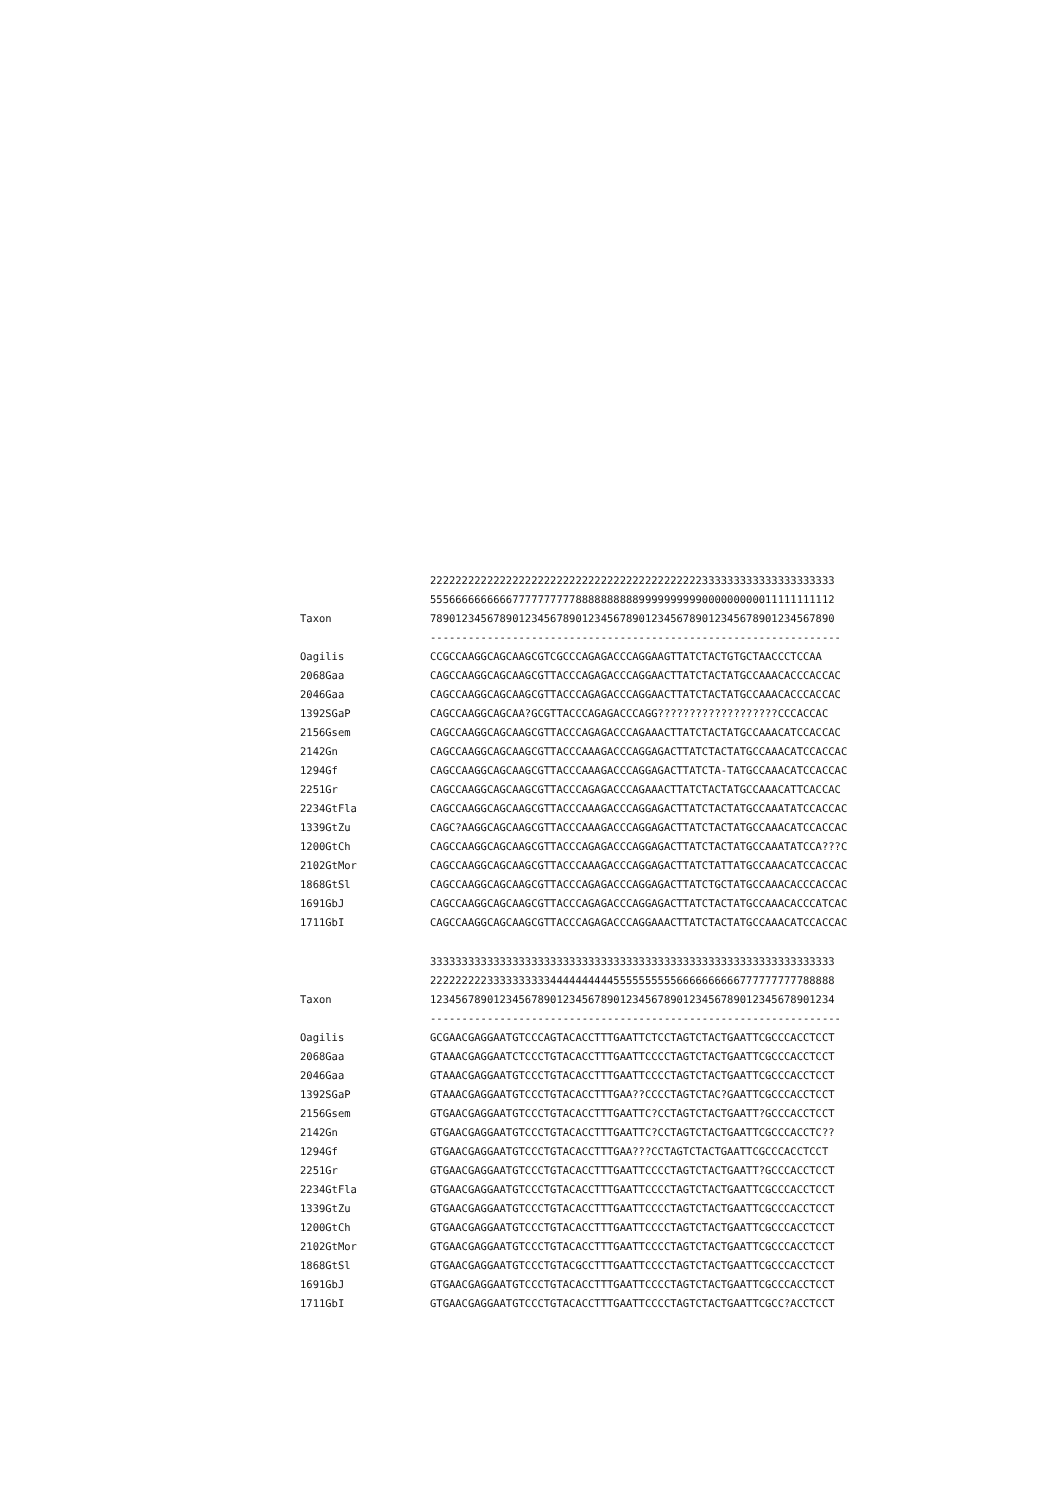| | 2222222222222222222222222222222222222222222333333333333333333333 |
| --- | --- |
| | 5556666666666777777777788888888889999999999000000000011111111112 |
| Taxon | 7890123456789012345678901234567890123456789012345678901234567890 |
| | ----------------------------------------------------------------- |
| Oagilis | CCGCCAAGGCAGCAAGCGTCGCCCAGAGACCCAGGAAGTTATCTACTGTGCTAACCCTCCAA |
| 2068Gaa | CAGCCAAGGCAGCAAGCGTTACCCAGAGACCCAGGAACTTATCTACTATGCCAAACACCCACCAC |
| 2046Gaa | CAGCCAAGGCAGCAAGCGTTACCCAGAGACCCAGGAACTTATCTACTATGCCAAACACCCACCAC |
| 1392SGaP | CAGCCAAGGCAGCAA?GCGTTACCCAGAGACCCAGG???????????????????CCCACCAC |
| 2156Gsem | CAGCCAAGGCAGCAAGCGTTACCCAGAGACCCAGAAACTTATCTACTATGCCAAACATCCACCAC |
| 2142Gn | CAGCCAAGGCAGCAAGCGTTACCCAAAGACCCAGGAGACTTATCTACTATGCCAAACATCCACCAC |
| 1294Gf | CAGCCAAGGCAGCAAGCGTTACCCAAAGACCCAGGAGACTTATCTA-TATGCCAAACATCCACCAC |
| 2251Gr | CAGCCAAGGCAGCAAGCGTTACCCAGAGACCCAGAAACTTATCTACTATGCCAAACATTCACCAC |
| 2234GtFla | CAGCCAAGGCAGCAAGCGTTACCCAAAGACCCAGGAGACTTATCTACTATGCCAAATATCCACCAC |
| 1339GtZu | CAGC?AAGGCAGCAAGCGTTACCCAAAGACCCAGGAGACTTATCTACTATGCCAAACATCCACCAC |
| 1200GtCh | CAGCCAAGGCAGCAAGCGTTACCCAGAGACCCAGGAGACTTATCTACTATGCCAAATATCCA???C |
| 2102GtMor | CAGCCAAGGCAGCAAGCGTTACCCAAAGACCCAGGAGACTTATCTATTATGCCAAACATCCACCAC |
| 1868GtSl | CAGCCAAGGCAGCAAGCGTTACCCAGAGACCCAGGAGACTTATCTGCTATGCCAAACACCCACCAC |
| 1691GbJ | CAGCCAAGGCAGCAAGCGTTACCCAGAGACCCAGGAGACTTATCTACTATGCCAAACACCCATCAC |
| 1711GbI | CAGCCAAGGCAGCAAGCGTTACCCAGAGACCCAGGAAACTTATCTACTATGCCAAACATCCACCAC |
| | 3333333333333333333333333333333333333333333333333333333333333333 |
| | 2222222223333333333444444444455555555556666666666777777777788888 |
| Taxon | 1234567890123456789012345678901234567890123456789012345678901234 |
| | ----------------------------------------------------------------- |
| Oagilis | GCGAACGAGGAATGTCCCAGTACACCTTTGAATTCTCCTAGTCTACTGAATTCGCCCACCTCCT |
| 2068Gaa | GTAAACGAGGAATCTCCCTGTACACCTTTGAATTCCCCTAGTCTACTGAATTCGCCCACCTCCT |
| 2046Gaa | GTAAACGAGGAATGTCCCTGTACACCTTTGAATTCCCCTAGTCTACTGAATTCGCCCACCTCCT |
| 1392SGaP | GTAAACGAGGAATGTCCCTGTACACCTTTGAA??CCCCTAGTCTAC?GAATTCGCCCACCTCCT |
| 2156Gsem | GTGAACGAGGAATGTCCCTGTACACCTTTGAATTC?CCTAGTCTACTGAATT?GCCCACCTCCT |
| 2142Gn | GTGAACGAGGAATGTCCCTGTACACCTTTGAATTC?CCTAGTCTACTGAATTCGCCCACCTC?? |
| 1294Gf | GTGAACGAGGAATGTCCCTGTACACCTTTGAA???CCTAGTCTACTGAATTCGCCCACCTCCT |
| 2251Gr | GTGAACGAGGAATGTCCCTGTACACCTTTGAATTCCCCTAGTCTACTGAATT?GCCCACCTCCT |
| 2234GtFla | GTGAACGAGGAATGTCCCTGTACACCTTTGAATTCCCCTAGTCTACTGAATTCGCCCACCTCCT |
| 1339GtZu | GTGAACGAGGAATGTCCCTGTACACCTTTGAATTCCCCTAGTCTACTGAATTCGCCCACCTCCT |
| 1200GtCh | GTGAACGAGGAATGTCCCTGTACACCTTTGAATTCCCCTAGTCTACTGAATTCGCCCACCTCCT |
| 2102GtMor | GTGAACGAGGAATGTCCCTGTACACCTTTGAATTCCCCTAGTCTACTGAATTCGCCCACCTCCT |
| 1868GtSl | GTGAACGAGGAATGTCCCTGTACGCCTTTGAATTCCCCTAGTCTACTGAATTCGCCCACCTCCT |
| 1691GbJ | GTGAACGAGGAATGTCCCTGTACACCTTTGAATTCCCCTAGTCTACTGAATTCGCCCACCTCCT |
| 1711GbI | GTGAACGAGGAATGTCCCTGTACACCTTTGAATTCCCCTAGTCTACTGAATTCGCC?ACCTCCT |